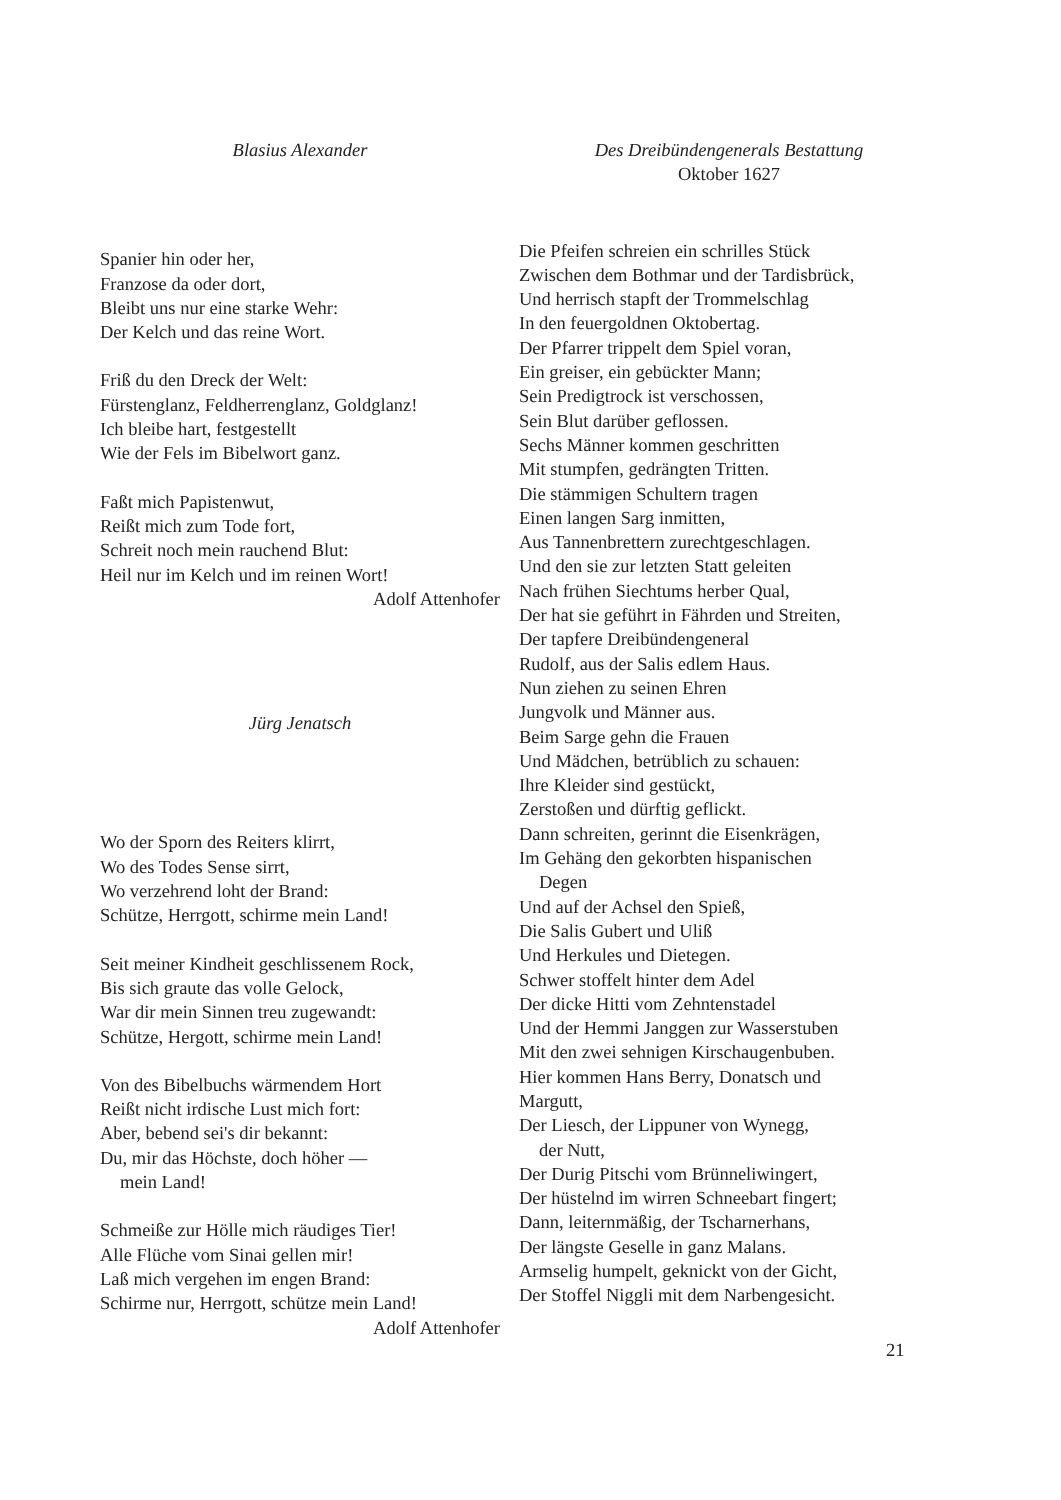Blasius Alexander
Spanier hin oder her,
Franzose da oder dort,
Bleibt uns nur eine starke Wehr:
Der Kelch und das reine Wort.
Friß du den Dreck der Welt:
Fürstenglanz, Feldherrenglanz, Goldglanz!
Ich bleibe hart, festgestellt
Wie der Fels im Bibelwort ganz.
Faßt mich Papistenwut,
Reißt mich zum Tode fort,
Schreit noch mein rauchend Blut:
Heil nur im Kelch und im reinen Wort!
Adolf Attenhofer
Jürg Jenatsch
Wo der Sporn des Reiters klirrt,
Wo des Todes Sense sirrt,
Wo verzehrend loht der Brand:
Schütze, Herrgott, schirme mein Land!
Seit meiner Kindheit geschlissenem Rock,
Bis sich graute das volle Gelock,
War dir mein Sinnen treu zugewandt:
Schütze, Hergott, schirme mein Land!
Von des Bibelbuchs wärmendem Hort
Reißt nicht irdische Lust mich fort:
Aber, bebend sei's dir bekannt:
Du, mir das Höchste, doch höher —
mein Land!
Schmeiße zur Hölle mich räudiges Tier!
Alle Flüche vom Sinai gellen mir!
Laß mich vergehen im engen Brand:
Schirme nur, Herrgott, schütze mein Land!
Adolf Attenhofer
Des Dreibündengenerals Bestattung
Oktober 1627
Die Pfeifen schreien ein schrilles Stück
Zwischen dem Bothmar und der Tardisbrück,
Und herrisch stapft der Trommelschlag
In den feuergoldnen Oktobertag.
Der Pfarrer trippelt dem Spiel voran,
Ein greiser, ein gebückter Mann;
Sein Predigtrock ist verschossen,
Sein Blut darüber geflossen.
Sechs Männer kommen geschritten
Mit stumpfen, gedrängten Tritten.
Die stämmigen Schultern tragen
Einen langen Sarg inmitten,
Aus Tannenbrettern zurechtgeschlagen.
Und den sie zur letzten Statt geleiten
Nach frühen Siechtums herber Qual,
Der hat sie geführt in Fährden und Streiten,
Der tapfere Dreibündengeneral
Rudolf, aus der Salis edlem Haus.
Nun ziehen zu seinen Ehren
Jungvolk und Männer aus.
Beim Sarge gehn die Frauen
Und Mädchen, betrüblich zu schauen:
Ihre Kleider sind gestückt,
Zerstoßen und dürftig geflickt.
Dann schreiten, gerinnt die Eisenkrägen,
Im Gehäng den gekorbten hispanischen
Degen
Und auf der Achsel den Spieß,
Die Salis Gubert und Uliß
Und Herkules und Dietegen.
Schwer stoffelt hinter dem Adel
Der dicke Hitti vom Zehntenstadel
Und der Hemmi Janggen zur Wasserstuben
Mit den zwei sehnigen Kirschaugenbuben.
Hier kommen Hans Berry, Donatsch und
Margutt,
Der Liesch, der Lippuner von Wynegg,
der Nutt,
Der Durig Pitschi vom Brünneliwingert,
Der hüstelnd im wirren Schneebart fingert;
Dann, leiternmäßig, der Tscharnerhans,
Der längste Geselle in ganz Malans.
Armselig humpelt, geknickt von der Gicht,
Der Stoffel Niggli mit dem Narbengesicht.
21